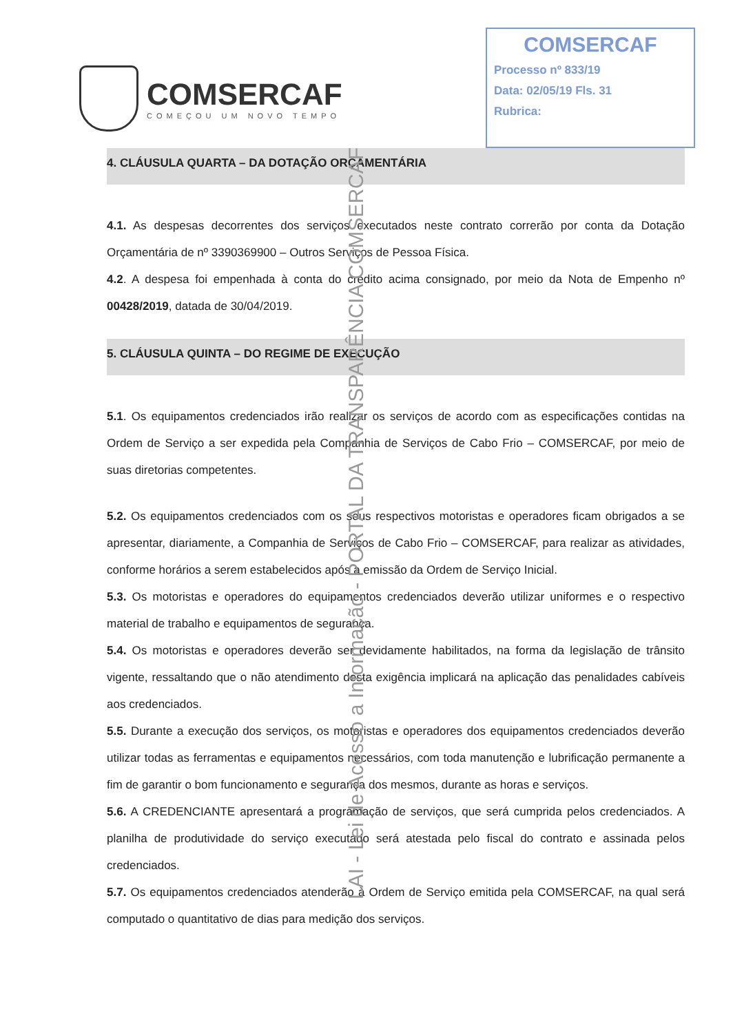COMSERCAF
COMEÇOU UM NOVO TEMPO
COMSERCAF
Processo nº 833/19
Data: 02/05/19 Fls. 31
Rubrica:
4. CLÁUSULA QUARTA – DA DOTAÇÃO ORÇAMENTÁRIA
4.1. As despesas decorrentes dos serviços executados neste contrato correrão por conta da Dotação Orçamentária de nº 3390369900 – Outros Serviços de Pessoa Física.
4.2. A despesa foi empenhada à conta do crédito acima consignado, por meio da Nota de Empenho nº 00428/2019, datada de 30/04/2019.
5. CLÁUSULA QUINTA – DO REGIME DE EXECUÇÃO
5.1. Os equipamentos credenciados irão realizar os serviços de acordo com as especificações contidas na Ordem de Serviço a ser expedida pela Companhia de Serviços de Cabo Frio – COMSERCAF, por meio de suas diretorias competentes.
5.2. Os equipamentos credenciados com os seus respectivos motoristas e operadores ficam obrigados a se apresentar, diariamente, a Companhia de Serviços de Cabo Frio – COMSERCAF, para realizar as atividades, conforme horários a serem estabelecidos após a emissão da Ordem de Serviço Inicial.
5.3. Os motoristas e operadores do equipamentos credenciados deverão utilizar uniformes e o respectivo material de trabalho e equipamentos de segurança.
5.4. Os motoristas e operadores deverão ser devidamente habilitados, na forma da legislação de trânsito vigente, ressaltando que o não atendimento desta exigência implicará na aplicação das penalidades cabíveis aos credenciados.
5.5. Durante a execução dos serviços, os motoristas e operadores dos equipamentos credenciados deverão utilizar todas as ferramentas e equipamentos necessários, com toda manutenção e lubrificação permanente a fim de garantir o bom funcionamento e segurança dos mesmos, durante as horas e serviços.
5.6. A CREDENCIANTE apresentará a programação de serviços, que será cumprida pelos credenciados. A planilha de produtividade do serviço executado será atestada pelo fiscal do contrato e assinada pelos credenciados.
5.7. Os equipamentos credenciados atenderão à Ordem de Serviço emitida pela COMSERCAF, na qual será computado o quantitativo de dias para medição dos serviços.
LAI - Lei de Acesso a Informação - PORTAL DA TRANSPARÊNCIA COMSERCAF